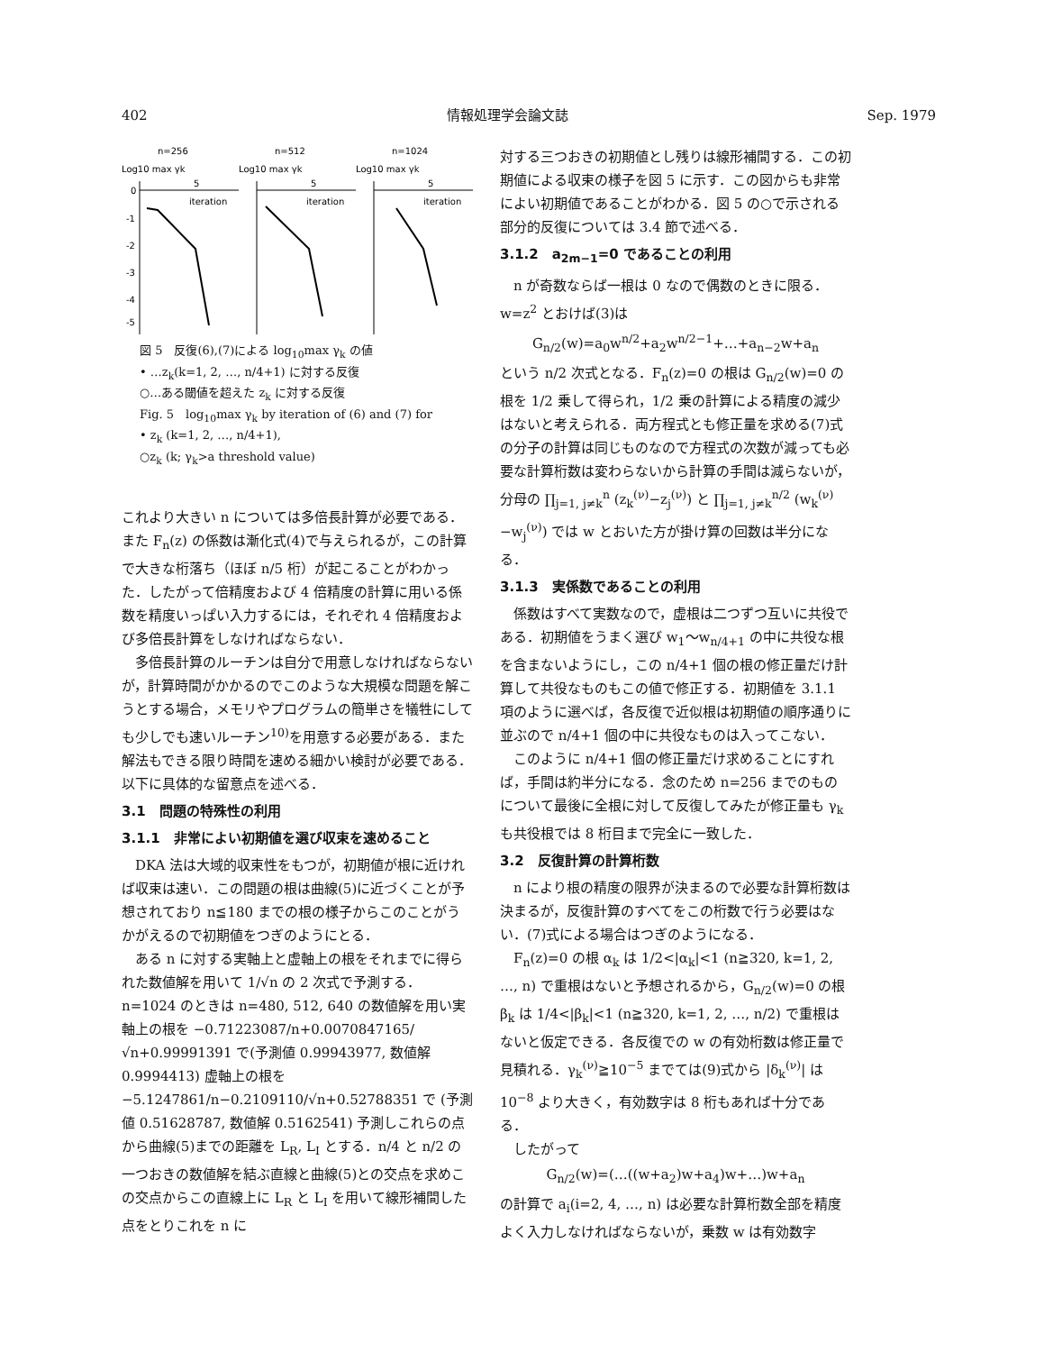402 情報処理学会論文誌 Sep. 1979
n=256
Log10 max γk
5
iteration
0
-1
-2
-3
-4
-5
n=512
Log10 max γk
5
iteration
n=1024
Log10 max γk
5
iteration
図 5　反復(6),(7)による log<sub>10</sub>max γ<sub>k</sub> の値
• …z<sub>k</sub>(k=1, 2, …, n/4+1) に対する反復
○…ある閾値を超えた z<sub>k</sub> に対する反復
Fig. 5　log<sub>10</sub>max γ<sub>k</sub> by iteration of (6) and (7) for
• z<sub>k</sub> (k=1, 2, …, n/4+1),
○z<sub>k</sub> (k; γ<sub>k</sub>>a threshold value)
これより大きい n については多倍長計算が必要である．また F<sub>n</sub>(z) の係数は漸化式(4)で与えられるが，この計算で大きな桁落ち（ほぼ n/5 桁）が起こることがわかった．したがって倍精度および 4 倍精度の計算に用いる係数を精度いっぱい入力するには，それぞれ 4 倍精度および多倍長計算をしなければならない．
多倍長計算のルーチンは自分で用意しなければならないが，計算時間がかかるのでこのような大規模な問題を解こうとする場合，メモリやプログラムの簡単さを犠牲にしても少しでも速いルーチン<sup>10)</sup>を用意する必要がある．また解法もできる限り時間を速める細かい検討が必要である．以下に具体的な留意点を述べる．
3.1　問題の特殊性の利用
3.1.1　非常によい初期値を選び収束を速めること
DKA 法は大域的収束性をもつが，初期値が根に近ければ収束は速い．この問題の根は曲線(5)に近づくことが予想されており n≦180 までの根の様子からこのことがうかがえるので初期値をつぎのようにとる．
ある n に対する実軸上と虚軸上の根をそれまでに得られた数値解を用いて 1/√n の 2 次式で予測する．n=1024 のときは n=480, 512, 640 の数値解を用い実軸上の根を −0.71223087/n+0.0070847165/√n+0.99991391 で(予測値 0.99943977, 数値解 0.9994413) 虚軸上の根を −5.1247861/n−0.2109110/√n+0.52788351 で (予測値 0.51628787, 数値解 0.5162541) 予測しこれらの点から曲線(5)までの距離を L<sub>R</sub>, L<sub>I</sub> とする．n/4 と n/2 の一つおきの数値解を結ぶ直線と曲線(5)との交点を求めこの交点からこの直線上に L<sub>R</sub> と L<sub>I</sub> を用いて線形補間した点をとりこれを n に
対する三つおきの初期値とし残りは線形補間する．この初期値による収束の様子を図 5 に示す．この図からも非常によい初期値であることがわかる．図 5 の○で示される部分的反復については 3.4 節で述べる．
3.1.2　a<sub>2m−1</sub>=0 であることの利用
n が奇数ならば一根は 0 なので偶数のときに限る．w=z<sup>2</sup> とおけば(3)は
G<sub>n/2</sub>(w)=a<sub>0</sub>w<sup>n/2</sup>+a<sub>2</sub>w<sup>n/2−1</sup>+…+a<sub>n−2</sub>w+a<sub>n</sub>
という n/2 次式となる．F<sub>n</sub>(z)=0 の根は G<sub>n/2</sub>(w)=0 の根を 1/2 乗して得られ，1/2 乗の計算による精度の減少はないと考えられる．両方程式とも修正量を求める(7)式の分子の計算は同じものなので方程式の次数が減っても必要な計算桁数は変わらないから計算の手間は減らないが，分母の ∏<sub>j=1, j≠k</sub><sup>n</sup> (z<sub>k</sub><sup>(ν)</sup>−z<sub>j</sub><sup>(ν)</sup>) と ∏<sub>j=1, j≠k</sub><sup>n/2</sup> (w<sub>k</sub><sup>(ν)</sup>−w<sub>j</sub><sup>(ν)</sup>) では w とおいた方が掛け算の回数は半分になる．
3.1.3　実係数であることの利用
係数はすべて実数なので，虚根は二つずつ互いに共役である．初期値をうまく選び w<sub>1</sub>〜w<sub>n/4+1</sub> の中に共役な根を含まないようにし，この n/4+1 個の根の修正量だけ計算して共役なものもこの値で修正する．初期値を 3.1.1 項のように選べば，各反復で近似根は初期値の順序通りに並ぶので n/4+1 個の中に共役なものは入ってこない．
このように n/4+1 個の修正量だけ求めることにすれば，手間は約半分になる．念のため n=256 までのものについて最後に全根に対して反復してみたが修正量も γ<sub>k</sub> も共役根では 8 桁目まで完全に一致した．
3.2　反復計算の計算桁数
n により根の精度の限界が決まるので必要な計算桁数は決まるが，反復計算のすべてをこの桁数で行う必要はない．(7)式による場合はつぎのようになる．
F<sub>n</sub>(z)=0 の根 α<sub>k</sub> は 1/2<|α<sub>k</sub>|<1 (n≧320, k=1, 2, …, n) で重根はないと予想されるから，G<sub>n/2</sub>(w)=0 の根 β<sub>k</sub> は 1/4<|β<sub>k</sub>|<1 (n≧320, k=1, 2, …, n/2) で重根はないと仮定できる．各反復での w の有効桁数は修正量で見積れる．γ<sub>k</sub><sup>(ν)</sup>≧10<sup>−5</sup> までては(9)式から |δ<sub>k</sub><sup>(ν)</sup>| は 10<sup>−8</sup> より大きく，有効数字は 8 桁もあれば十分である．
したがって
G<sub>n/2</sub>(w)=(…((w+a<sub>2</sub>)w+a<sub>4</sub>)w+…)w+a<sub>n</sub>
の計算で a<sub>i</sub>(i=2, 4, …, n) は必要な計算桁数全部を精度よく入力しなければならないが，乗数 w は有効数字